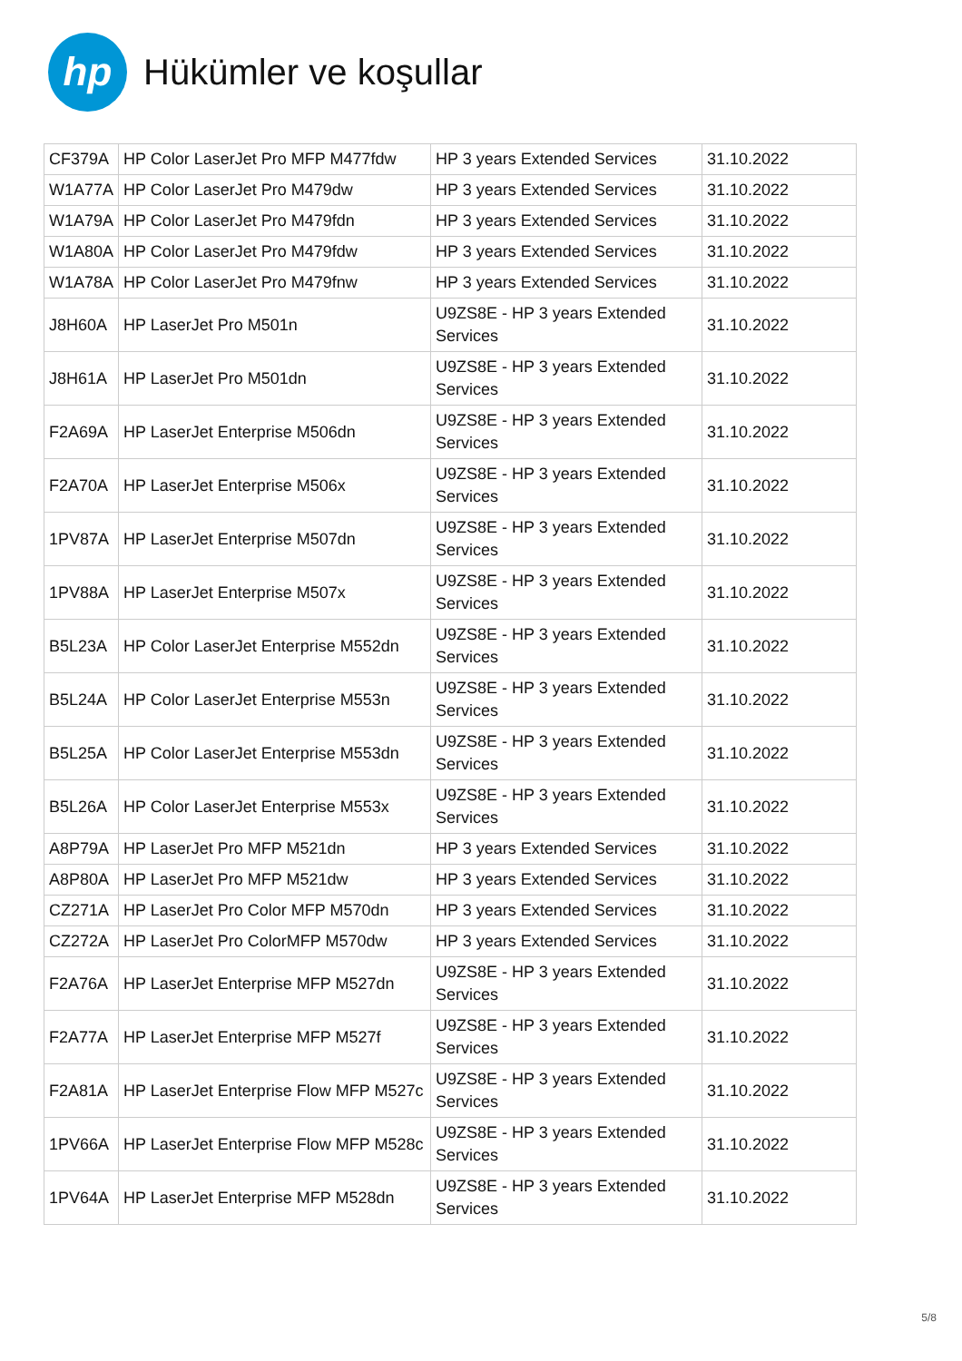hp
Hükümler ve koşullar
| CF379A | HP Color LaserJet Pro MFP M477fdw | HP 3 years Extended Services | 31.10.2022 |
| W1A77A | HP Color LaserJet Pro M479dw | HP 3 years Extended Services | 31.10.2022 |
| W1A79A | HP Color LaserJet Pro M479fdn | HP 3 years Extended Services | 31.10.2022 |
| W1A80A | HP Color LaserJet Pro M479fdw | HP 3 years Extended Services | 31.10.2022 |
| W1A78A | HP Color LaserJet Pro M479fnw | HP 3 years Extended Services | 31.10.2022 |
| J8H60A | HP LaserJet Pro M501n | U9ZS8E - HP 3 years Extended Services | 31.10.2022 |
| J8H61A | HP LaserJet Pro M501dn | U9ZS8E - HP 3 years Extended Services | 31.10.2022 |
| F2A69A | HP LaserJet Enterprise M506dn | U9ZS8E - HP 3 years Extended Services | 31.10.2022 |
| F2A70A | HP LaserJet Enterprise M506x | U9ZS8E - HP 3 years Extended Services | 31.10.2022 |
| 1PV87A | HP LaserJet Enterprise M507dn | U9ZS8E - HP 3 years Extended Services | 31.10.2022 |
| 1PV88A | HP LaserJet Enterprise M507x | U9ZS8E - HP 3 years Extended Services | 31.10.2022 |
| B5L23A | HP Color LaserJet Enterprise M552dn | U9ZS8E - HP 3 years Extended Services | 31.10.2022 |
| B5L24A | HP Color LaserJet Enterprise M553n | U9ZS8E - HP 3 years Extended Services | 31.10.2022 |
| B5L25A | HP Color LaserJet Enterprise M553dn | U9ZS8E - HP 3 years Extended Services | 31.10.2022 |
| B5L26A | HP Color LaserJet Enterprise M553x | U9ZS8E - HP 3 years Extended Services | 31.10.2022 |
| A8P79A | HP LaserJet Pro MFP M521dn | HP 3 years Extended Services | 31.10.2022 |
| A8P80A | HP LaserJet Pro MFP M521dw | HP 3 years Extended Services | 31.10.2022 |
| CZ271A | HP LaserJet Pro Color MFP M570dn | HP 3 years Extended Services | 31.10.2022 |
| CZ272A | HP LaserJet Pro ColorMFP M570dw | HP 3 years Extended Services | 31.10.2022 |
| F2A76A | HP LaserJet Enterprise MFP M527dn | U9ZS8E - HP 3 years Extended Services | 31.10.2022 |
| F2A77A | HP LaserJet Enterprise MFP M527f | U9ZS8E - HP 3 years Extended Services | 31.10.2022 |
| F2A81A | HP LaserJet Enterprise Flow MFP M527c | U9ZS8E - HP 3 years Extended Services | 31.10.2022 |
| 1PV66A | HP LaserJet Enterprise Flow MFP M528c | U9ZS8E - HP 3 years Extended Services | 31.10.2022 |
| 1PV64A | HP LaserJet Enterprise MFP M528dn | U9ZS8E - HP 3 years Extended Services | 31.10.2022 |
5/8